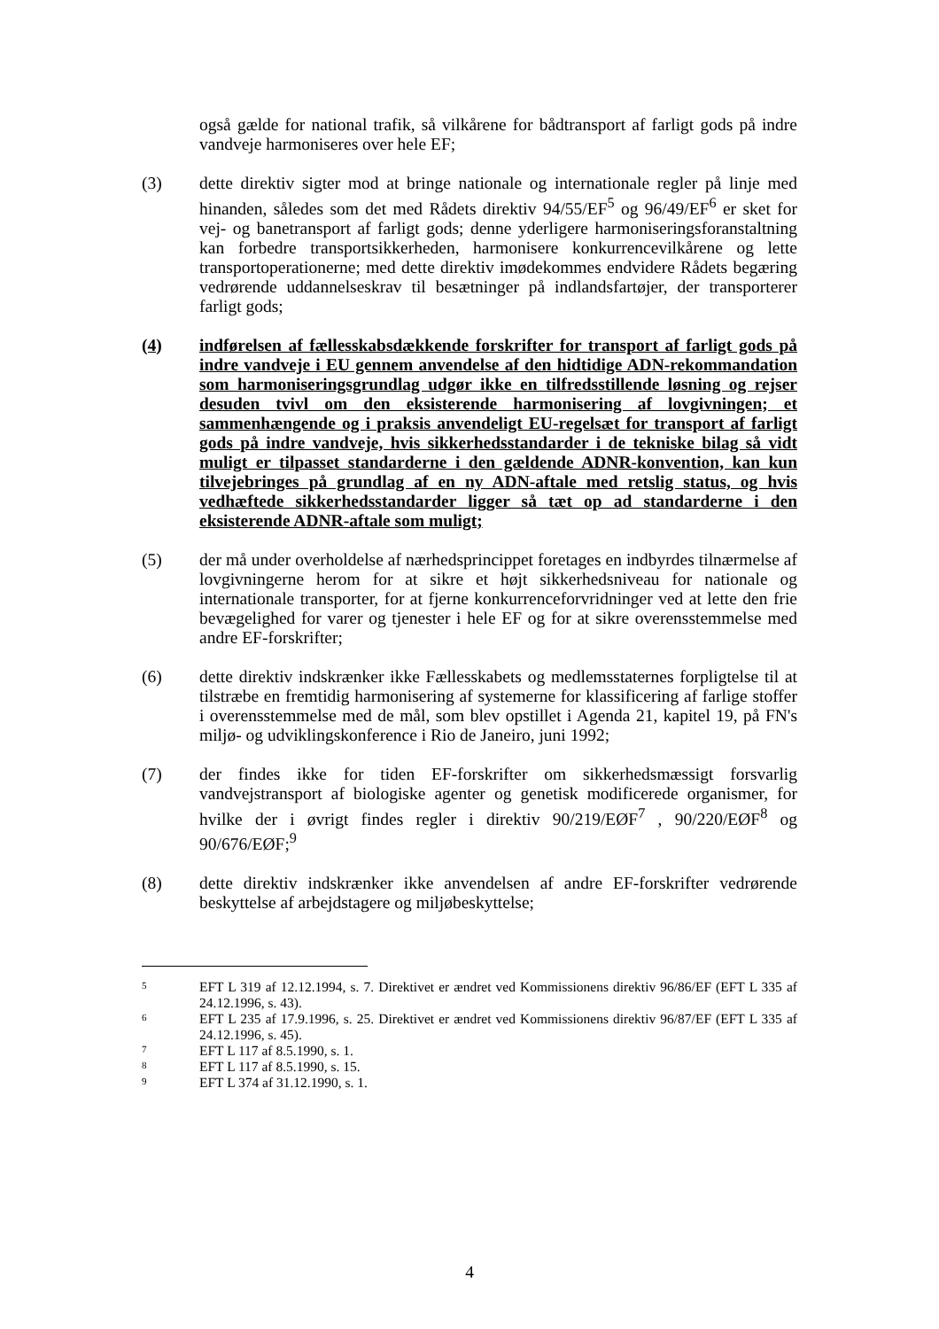også gælde for national trafik, så vilkårene for bådtransport af farligt gods på indre vandveje harmoniseres over hele EF;
(3) dette direktiv sigter mod at bringe nationale og internationale regler på linje med hinanden, således som det med Rådets direktiv 94/55/EF<sup>5</sup> og 96/49/EF<sup>6</sup> er sket for vej- og banetransport af farligt gods; denne yderligere harmoniseringsforanstaltning kan forbedre transportsikkerheden, harmonisere konkurrencevilkårene og lette transportoperationerne; med dette direktiv imødekommes endvidere Rådets begæring vedrørende uddannelseskrav til besætninger på indlandsfartøjer, der transporterer farligt gods;
(4) indførelsen af fællesskabsdækkende forskrifter for transport af farligt gods på indre vandveje i EU gennem anvendelse af den hidtidige ADN-rekommandation som harmoniseringsgrundlag udgør ikke en tilfredsstillende løsning og rejser desuden tvivl om den eksisterende harmonisering af lovgivningen; et sammenhængende og i praksis anvendeligt EU-regelsæt for transport af farligt gods på indre vandveje, hvis sikkerhedsstandarder i de tekniske bilag så vidt muligt er tilpasset standarderne i den gældende ADNR-konvention, kan kun tilvejebringes på grundlag af en ny ADN-aftale med retslig status, og hvis vedhæftede sikkerhedsstandarder ligger så tæt op ad standarderne i den eksisterende ADNR-aftale som muligt;
(5) der må under overholdelse af nærhedsprincippet foretages en indbyrdes tilnærmelse af lovgivningerne herom for at sikre et højt sikkerhedsniveau for nationale og internationale transporter, for at fjerne konkurrenceforvridninger ved at lette den frie bevægelighed for varer og tjenester i hele EF og for at sikre overensstemmelse med andre EF-forskrifter;
(6) dette direktiv indskrænker ikke Fællesskabets og medlemsstaternes forpligtelse til at tilstræbe en fremtidig harmonisering af systemerne for klassificering af farlige stoffer i overensstemmelse med de mål, som blev opstillet i Agenda 21, kapitel 19, på FN's miljø- og udviklingskonference i Rio de Janeiro, juni 1992;
(7) der findes ikke for tiden EF-forskrifter om sikkerhedsmæssigt forsvarlig vandvejstransport af biologiske agenter og genetisk modificerede organismer, for hvilke der i øvrigt findes regler i direktiv 90/219/EØF<sup>7</sup> , 90/220/EØF<sup>8</sup> og 90/676/EØF;<sup>9</sup>
(8) dette direktiv indskrænker ikke anvendelsen af andre EF-forskrifter vedrørende beskyttelse af arbejdstagere og miljøbeskyttelse;
5
EFT L 319 af 12.12.1994, s. 7. Direktivet er ændret ved Kommissionens direktiv 96/86/EF (EFT L 335 af 24.12.1996, s. 43).
6
EFT L 235 af 17.9.1996, s. 25. Direktivet er ændret ved Kommissionens direktiv 96/87/EF (EFT L 335 af 24.12.1996, s. 45).
7
EFT L 117 af 8.5.1990, s. 1.
8
EFT L 117 af 8.5.1990, s. 15.
9
EFT L 374 af 31.12.1990, s. 1.
4